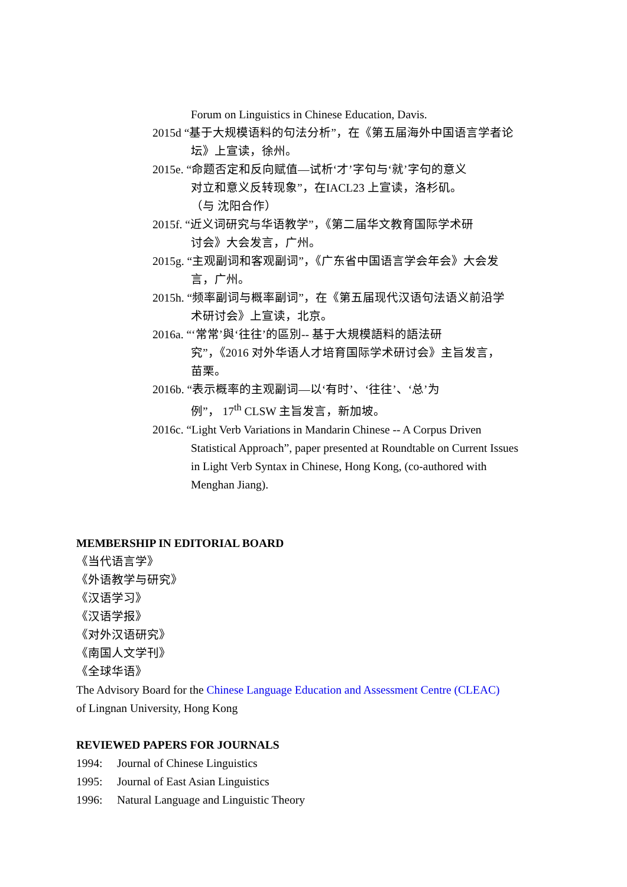Forum on Linguistics in Chinese Education, Davis.
2015d “基于大规模语料的句法分析”，在《第五届海外中国语言学者论
坛》上宣读，徐州。
2015e. “命题否定和反向赋值—试析‘才’字句与‘就’字句的意义
对立和意义反转现象”，在IACL23 上宣读，洛杉矶。
（与 沈阳合作）
2015f. “近义词研究与华语教学”，《第二届华文教育国际学术研
讨会》大会发言，广州。
2015g. “主观副词和客观副词”，《广东省中国语言学会年会》大会发
言，广州。
2015h. “频率副词与概率副词”，在《第五届现代汉语句法语义前沿学
术研讨会》上宣读，北京。
2016a. “‘常常’與‘往往’的區別-- 基于大規模語料的語法研
究”，《2016 对外华语人才培育国际学术研讨会》主旨发言，
苗栗。
2016b. “表示概率的主观副词—以‘有时’、‘往往’、‘总’为
例”， 17<sup>th</sup> CLSW 主旨发言，新加坡。
2016c. “Light Verb Variations in Mandarin Chinese -- A Corpus Driven
Statistical Approach”, paper presented at Roundtable on Current Issues
in Light Verb Syntax in Chinese, Hong Kong, (co-authored with
Menghan Jiang).
MEMBERSHIP IN EDITORIAL BOARD
《当代语言学》
《外语教学与研究》
《汉语学习》
《汉语学报》
《对外汉语研究》
《南国人文学刊》
《全球华语》
The Advisory Board for the Chinese Language Education and Assessment Centre (CLEAC)
of Lingnan University, Hong Kong
REVIEWED PAPERS FOR JOURNALS
1994: Journal of Chinese Linguistics
1995: Journal of East Asian Linguistics
1996: Natural Language and Linguistic Theory